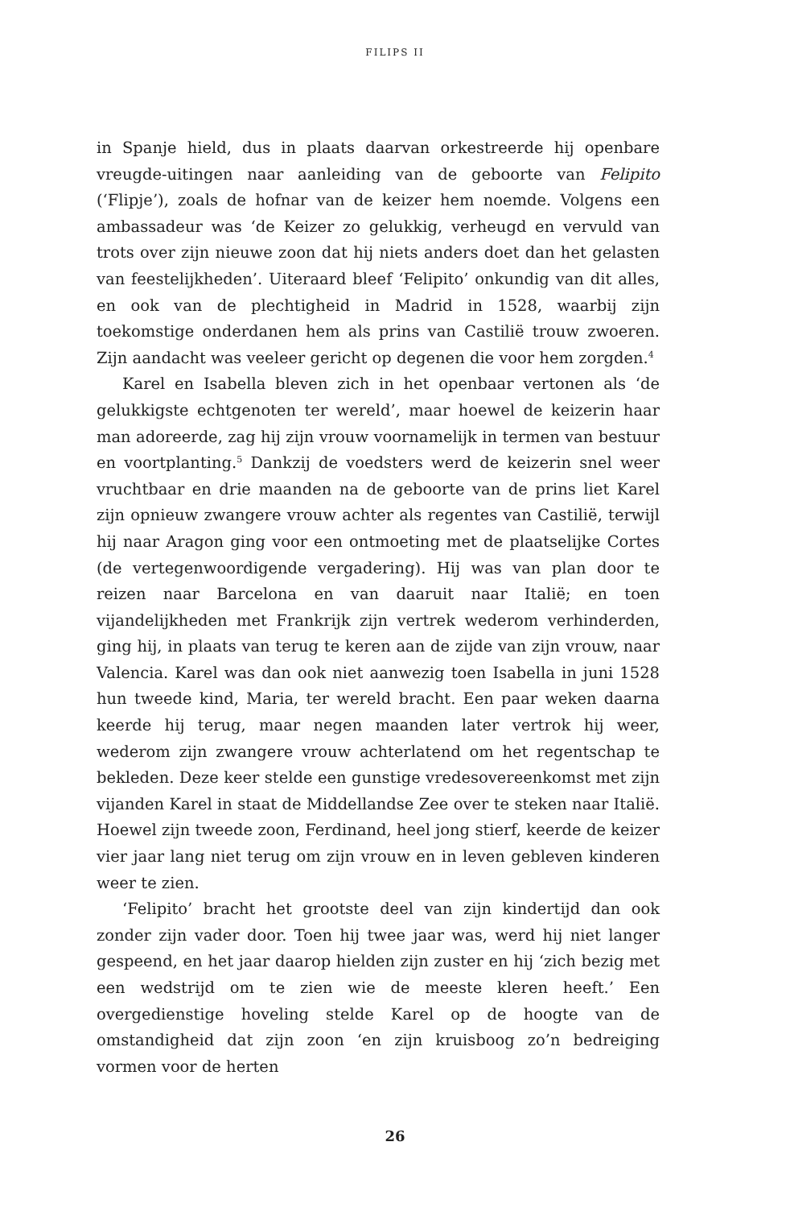FILIPS II
in Spanje hield, dus in plaats daarvan orkestreerde hij openbare vreugde-uitingen naar aanleiding van de geboorte van Felipito (‘Flip­je’), zoals de hofnar van de keizer hem noemde. Volgens een ambas­sadeur was ‘de Keizer zo gelukkig, verheugd en vervuld van trots over zijn nieuwe zoon dat hij niets anders doet dan het gelasten van fees­telijkheden’. Uiteraard bleef ‘Felipito’ onkundig van dit alles, en ook van de plechtigheid in Madrid in 1528, waarbij zijn toekomstige on­derdanen hem als prins van Castilië trouw zwoeren. Zijn aandacht was veeleer gericht op degenen die voor hem zorgden.<sup>4</sup>
Karel en Isabella bleven zich in het openbaar vertonen als ‘de ge­lukkigste echtgenoten ter wereld’, maar hoewel de keizerin haar man adoreerde, zag hij zijn vrouw voornamelijk in termen van bestuur en voortplanting.<sup>5</sup> Dankzij de voedsters werd de keizerin snel weer vruchtbaar en drie maanden na de geboorte van de prins liet Karel zijn opnieuw zwangere vrouw achter als regentes van Castilië, terwijl hij naar Aragon ging voor een ontmoeting met de plaatselijke Cortes (de vertegenwoordigende vergadering). Hij was van plan door te rei­zen naar Barcelona en van daaruit naar Italië; en toen vijandelijkhe­den met Frankrijk zijn vertrek wederom verhinderden, ging hij, in plaats van terug te keren aan de zijde van zijn vrouw, naar Valencia. Karel was dan ook niet aanwezig toen Isabella in juni 1528 hun twee­de kind, Maria, ter wereld bracht. Een paar weken daarna keerde hij terug, maar negen maanden later vertrok hij weer, wederom zijn zwangere vrouw achterlatend om het regentschap te bekleden. Deze keer stelde een gunstige vredesovereenkomst met zijn vijanden Ka­rel in staat de Middellandse Zee over te steken naar Italië. Hoewel zijn tweede zoon, Ferdinand, heel jong stierf, keerde de keizer vier jaar lang niet terug om zijn vrouw en in leven gebleven kinderen weer te zien.
‘Felipito’ bracht het grootste deel van zijn kindertijd dan ook zon­der zijn vader door. Toen hij twee jaar was, werd hij niet langer ge­speend, en het jaar daarop hielden zijn zuster en hij ‘zich bezig met een wedstrijd om te zien wie de meeste kleren heeft.’ Een overgedien­stige hoveling stelde Karel op de hoogte van de omstandigheid dat zijn zoon ‘en zijn kruisboog zo’n bedreiging vormen voor de herten
26